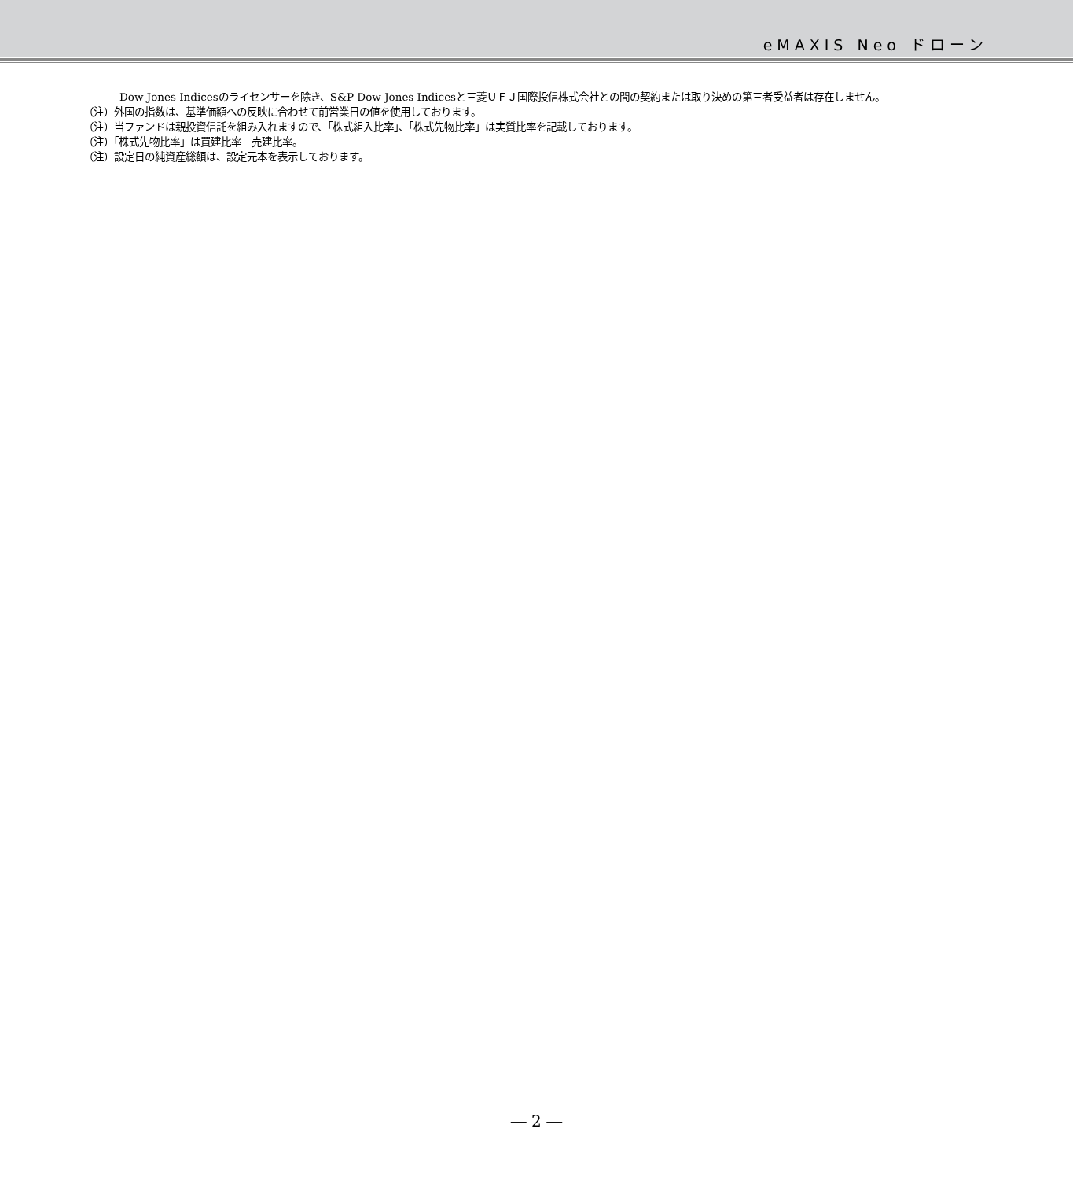eMAXIS Neo ドローン
Dow Jones Indicesのライセンサーを除き、S&P Dow Jones Indicesと三菱ＵＦＪ国際投信株式会社との間の契約または取り決めの第三者受益者は存在しません。
（注）外国の指数は、基準価額への反映に合わせて前営業日の値を使用しております。
（注）当ファンドは親投資信託を組み入れますので、「株式組入比率」、「株式先物比率」は実質比率を記載しております。
（注）「株式先物比率」は買建比率－売建比率。
（注）設定日の純資産総額は、設定元本を表示しております。
― 2 ―